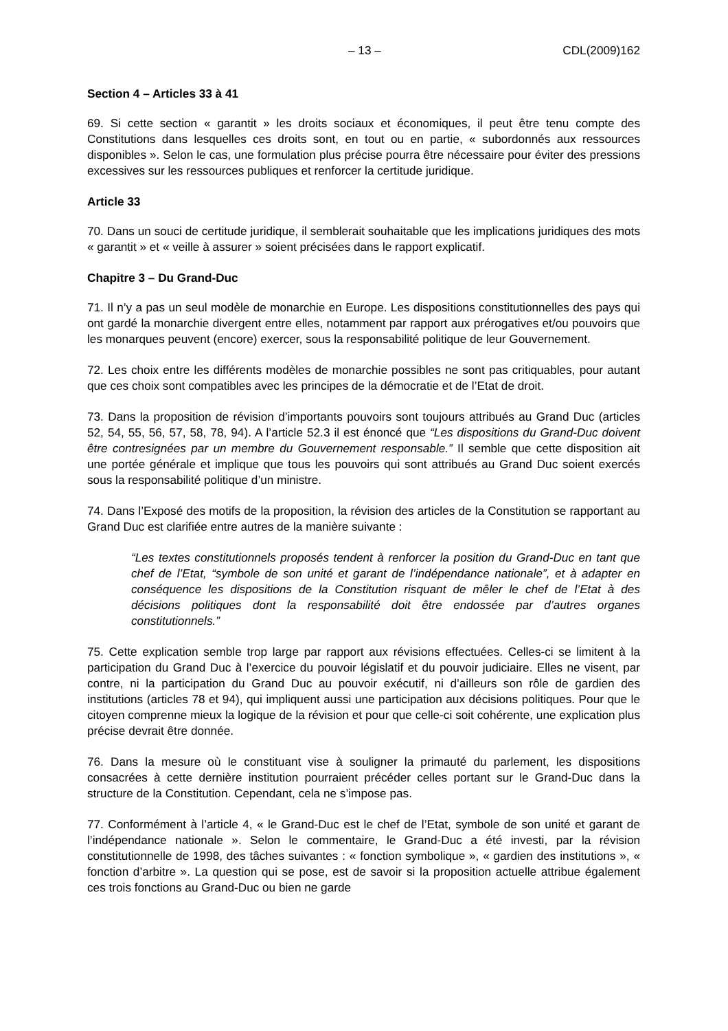– 13 – CDL(2009)162
Section 4 – Articles 33 à 41
69. Si cette section « garantit » les droits sociaux et économiques, il peut être tenu compte des Constitutions dans lesquelles ces droits sont, en tout ou en partie, « subordonnés aux ressources disponibles ». Selon le cas, une formulation plus précise pourra être nécessaire pour éviter des pressions excessives sur les ressources publiques et renforcer la certitude juridique.
Article 33
70. Dans un souci de certitude juridique, il semblerait souhaitable que les implications juridiques des mots « garantit » et « veille à assurer » soient précisées dans le rapport explicatif.
Chapitre 3 – Du Grand-Duc
71. Il n’y a pas un seul modèle de monarchie en Europe. Les dispositions constitutionnelles des pays qui ont gardé la monarchie divergent entre elles, notamment par rapport aux prérogatives et/ou pouvoirs que les monarques peuvent (encore) exercer, sous la responsabilité politique de leur Gouvernement.
72. Les choix entre les différents modèles de monarchie possibles ne sont pas critiquables, pour autant que ces choix sont compatibles avec les principes de la démocratie et de l’Etat de droit.
73. Dans la proposition de révision d’importants pouvoirs sont toujours attribués au Grand Duc (articles 52, 54, 55, 56, 57, 58, 78, 94). A l’article 52.3 il est énoncé que “Les dispositions du Grand-Duc doivent être contresignées par un membre du Gouvernement responsable.” Il semble que cette disposition ait une portée générale et implique que tous les pouvoirs qui sont attribués au Grand Duc soient exercés sous la responsabilité politique d’un ministre.
74. Dans l’Exposé des motifs de la proposition, la révision des articles de la Constitution se rapportant au Grand Duc est clarifiée entre autres de la manière suivante :
“Les textes constitutionnels proposés tendent à renforcer la position du Grand-Duc en tant que chef de l’Etat, “symbole de son unité et garant de l’indépendance nationale”, et à adapter en conséquence les dispositions de la Constitution risquant de mêler le chef de l’Etat à des décisions politiques dont la responsabilité doit être endossée par d’autres organes constitutionnels.”
75. Cette explication semble trop large par rapport aux révisions effectuées. Celles-ci se limitent à la participation du Grand Duc à l’exercice du pouvoir législatif et du pouvoir judiciaire. Elles ne visent, par contre, ni la participation du Grand Duc au pouvoir exécutif, ni d’ailleurs son rôle de gardien des institutions (articles 78 et 94), qui impliquent aussi une participation aux décisions politiques. Pour que le citoyen comprenne mieux la logique de la révision et pour que celle-ci soit cohérente, une explication plus précise devrait être donnée.
76. Dans la mesure où le constituant vise à souligner la primauté du parlement, les dispositions consacrées à cette dernière institution pourraient précéder celles portant sur le Grand-Duc dans la structure de la Constitution. Cependant, cela ne s’impose pas.
77. Conformément à l’article 4, « le Grand-Duc est le chef de l’Etat, symbole de son unité et garant de l’indépendance nationale ». Selon le commentaire, le Grand-Duc a été investi, par la révision constitutionnelle de 1998, des tâches suivantes : « fonction symbolique », « gardien des institutions », « fonction d’arbitre ». La question qui se pose, est de savoir si la proposition actuelle attribue également ces trois fonctions au Grand-Duc ou bien ne garde